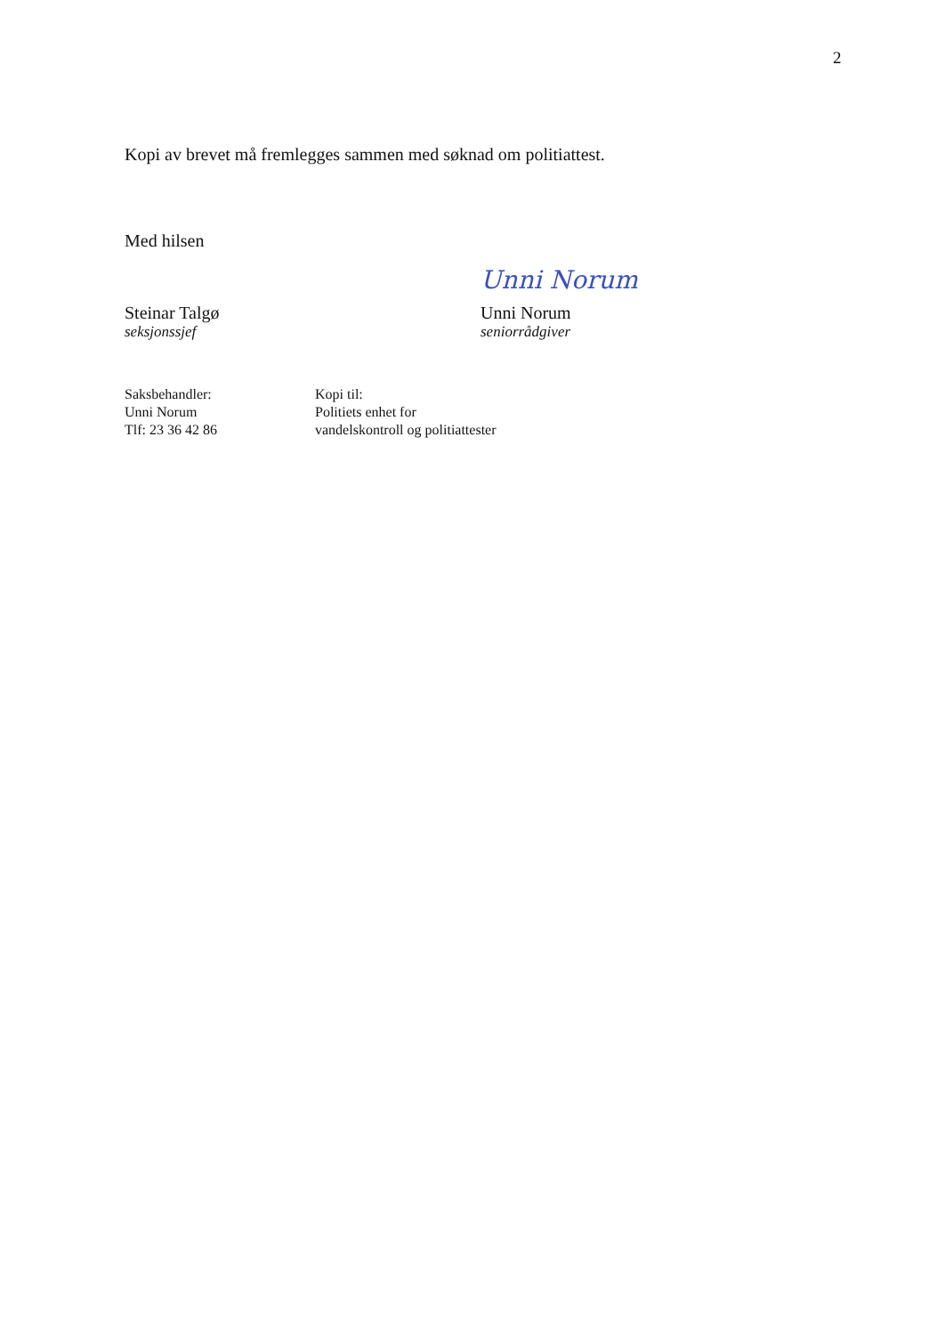2
Kopi av brevet må fremlegges sammen med søknad om politiattest.
Med hilsen
Steinar Talgø
seksjonssjef
Unni Norum
Unni Norum
seniorrådgiver
Saksbehandler:
Unni Norum
Tlf: 23 36 42 86
Kopi til:
Politiets enhet for vandelskontroll og politiattester